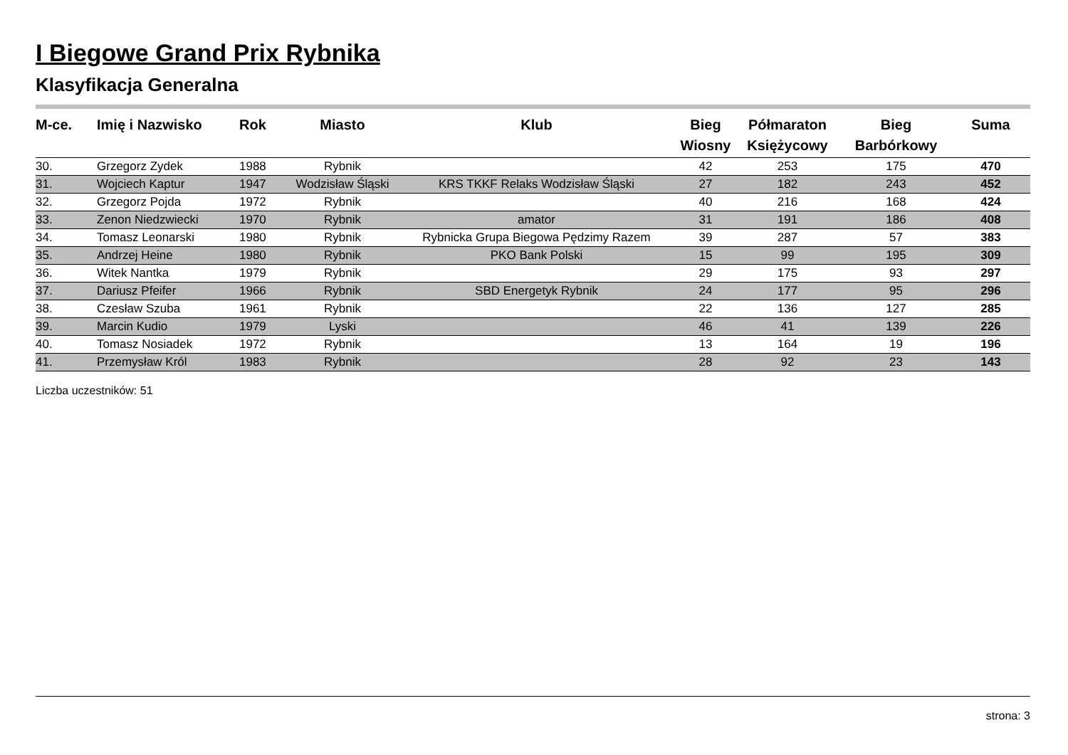I Biegowe Grand Prix Rybnika
Klasyfikacja Generalna
| M-ce. | Imię i Nazwisko | Rok | Miasto | Klub | Bieg Wiosny | Półmaraton Księżycowy | Bieg Barbórkowy | Suma |
| --- | --- | --- | --- | --- | --- | --- | --- | --- |
| 30. | Grzegorz Zydek | 1988 | Rybnik | | 42 | 253 | 175 | 470 |
| 31. | Wojciech Kaptur | 1947 | Wodzisław Śląski | KRS TKKF Relaks Wodzisław Śląski | 27 | 182 | 243 | 452 |
| 32. | Grzegorz Pojda | 1972 | Rybnik | | 40 | 216 | 168 | 424 |
| 33. | Zenon Niedzwiecki | 1970 | Rybnik | amator | 31 | 191 | 186 | 408 |
| 34. | Tomasz Leonarski | 1980 | Rybnik | Rybnicka Grupa Biegowa Pędzimy Razem | 39 | 287 | 57 | 383 |
| 35. | Andrzej Heine | 1980 | Rybnik | PKO Bank Polski | 15 | 99 | 195 | 309 |
| 36. | Witek Nantka | 1979 | Rybnik | | 29 | 175 | 93 | 297 |
| 37. | Dariusz Pfeifer | 1966 | Rybnik | SBD Energetyk Rybnik | 24 | 177 | 95 | 296 |
| 38. | Czesław Szuba | 1961 | Rybnik | | 22 | 136 | 127 | 285 |
| 39. | Marcin Kudio | 1979 | Lyski | | 46 | 41 | 139 | 226 |
| 40. | Tomasz Nosiadek | 1972 | Rybnik | | 13 | 164 | 19 | 196 |
| 41. | Przemysław Król | 1983 | Rybnik | | 28 | 92 | 23 | 143 |
Liczba uczestników: 51
strona: 3